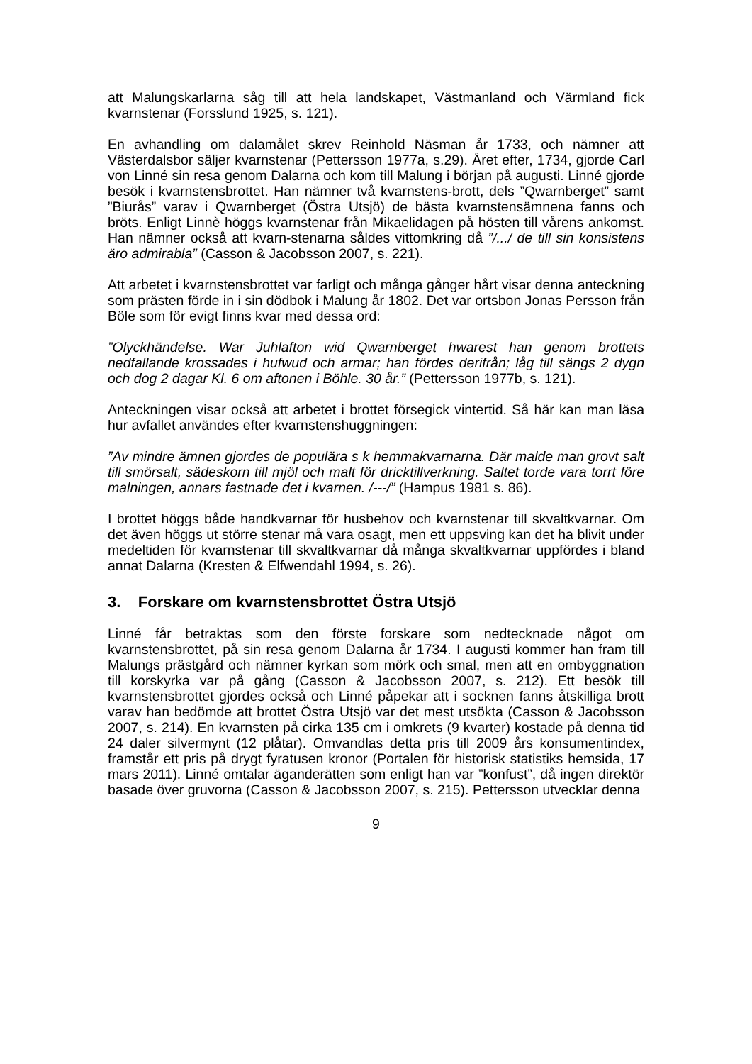att Malungskarlarna såg till att hela landskapet, Västmanland och Värmland fick kvarnstenar (Forsslund 1925, s. 121).
En avhandling om dalamålet skrev Reinhold Näsman år 1733, och nämner att Västerdalsbor säljer kvarnstenar (Pettersson 1977a, s.29). Året efter, 1734, gjorde Carl von Linné sin resa genom Dalarna och kom till Malung i början på augusti. Linné gjorde besök i kvarnstensbrottet. Han nämner två kvarnstens-brott, dels ”Qwarnberget” samt ”Biurås” varav i Qwarnberget (Östra Utsjö) de bästa kvarnstensämnena fanns och bröts. Enligt Linnè höggs kvarnstenar från Mikaelidagen på hösten till vårens ankomst. Han nämner också att kvarn-stenarna såldes vittomkring då ”/.../ de till sin konsistens äro admirabla” (Casson & Jacobsson 2007, s. 221).
Att arbetet i kvarnstensbrottet var farligt och många gånger hårt visar denna anteckning som prästen förde in i sin dödbok i Malung år 1802. Det var ortsbon Jonas Persson från Böle som för evigt finns kvar med dessa ord:
”Olyckhändelse. War Juhlafton wid Qwarnberget hwarest han genom brottets nedfallande krossades i hufwud och armar; han fördes derifrån; låg till sängs 2 dygn och dog 2 dagar Kl. 6 om aftonen i Böhle. 30 år.” (Pettersson 1977b, s. 121).
Anteckningen visar också att arbetet i brottet försegick vintertid. Så här kan man läsa hur avfallet användes efter kvarnstenshuggningen:
”Av mindre ämnen gjordes de populära s k hemmakvarnarna. Där malde man grovt salt till smörsalt, sädeskorn till mjöl och malt för dricktillverkning. Saltet torde vara torrt före malningen, annars fastnade det i kvarnen. /---/” (Hampus 1981 s. 86).
I brottet höggs både handkvarnar för husbehov och kvarnstenar till skvaltkvarnar. Om det även höggs ut större stenar må vara osagt, men ett uppsving kan det ha blivit under medeltiden för kvarnstenar till skvaltkvarnar då många skvaltkvarnar uppfördes i bland annat Dalarna (Kresten & Elfwendahl 1994, s. 26).
3. Forskare om kvarnstensbrottet Östra Utsjö
Linné får betraktas som den förste forskare som nedtecknade något om kvarnstensbrottet, på sin resa genom Dalarna år 1734. I augusti kommer han fram till Malungs prästgård och nämner kyrkan som mörk och smal, men att en ombyggnation till korskyrka var på gång (Casson & Jacobsson 2007, s. 212). Ett besök till kvarnstensbrottet gjordes också och Linné påpekar att i socknen fanns åtskilliga brott varav han bedömde att brottet Östra Utsjö var det mest utsökta (Casson & Jacobsson 2007, s. 214). En kvarnsten på cirka 135 cm i omkrets (9 kvarter) kostade på denna tid 24 daler silvermynt (12 plåtar). Omvandlas detta pris till 2009 års konsumentindex, framstår ett pris på drygt fyratusen kronor (Portalen för historisk statistiks hemsida, 17 mars 2011). Linné omtalar äganderätten som enligt han var ”konfust”, då ingen direktör basade över gruvorna (Casson & Jacobsson 2007, s. 215). Pettersson utvecklar denna
9